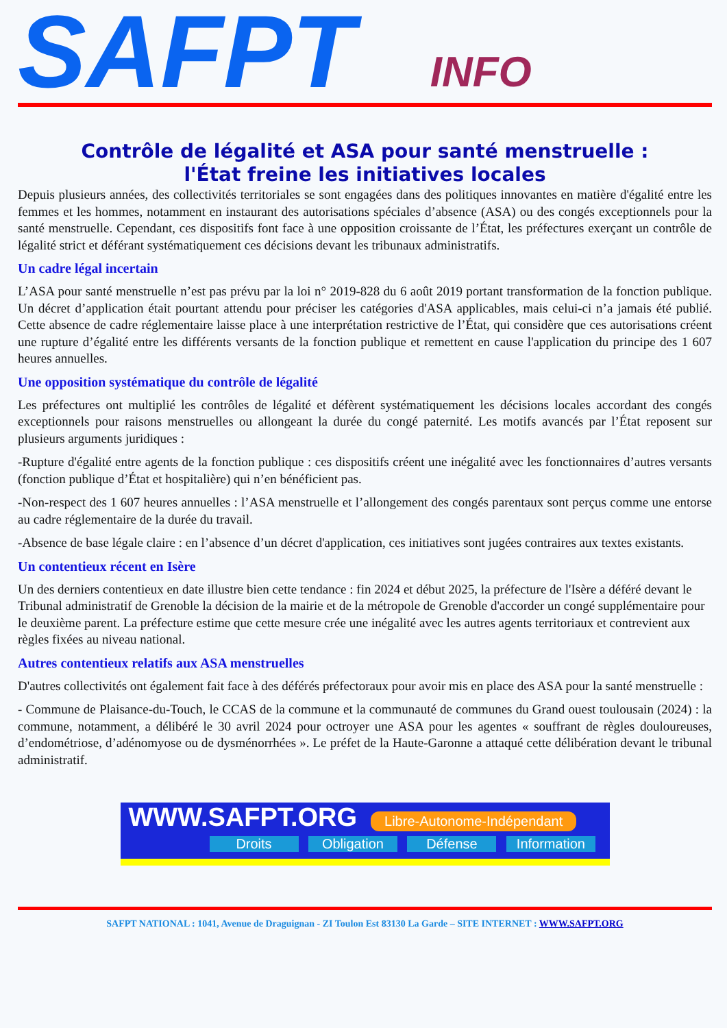SAFPT INFO
Contrôle de légalité et ASA pour santé menstruelle :
l'État freine les initiatives locales
Depuis plusieurs années, des collectivités territoriales se sont engagées dans des politiques innovantes en matière d'égalité entre les femmes et les hommes, notamment en instaurant des autorisations spéciales d’absence (ASA) ou des congés exceptionnels pour la santé menstruelle. Cependant, ces dispositifs font face à une opposition croissante de l’État, les préfectures exerçant un contrôle de légalité strict et déférant systématiquement ces décisions devant les tribunaux administratifs.
Un cadre légal incertain
L’ASA pour santé menstruelle n’est pas prévu par la loi n° 2019-828 du 6 août 2019 portant transformation de la fonction publique. Un décret d’application était pourtant attendu pour préciser les catégories d'ASA applicables, mais celui-ci n’a jamais été publié. Cette absence de cadre réglementaire laisse place à une interprétation restrictive de l’État, qui considère que ces autorisations créent une rupture d’égalité entre les différents versants de la fonction publique et remettent en cause l'application du principe des 1 607 heures annuelles.
Une opposition systématique du contrôle de légalité
Les préfectures ont multiplié les contrôles de légalité et défèrent systématiquement les décisions locales accordant des congés exceptionnels pour raisons menstruelles ou allongeant la durée du congé paternité. Les motifs avancés par l’État reposent sur plusieurs arguments juridiques :
-Rupture d'égalité entre agents de la fonction publique : ces dispositifs créent une inégalité avec les fonctionnaires d’autres versants (fonction publique d’État et hospitalière) qui n’en bénéficient pas.
-Non-respect des 1 607 heures annuelles : l’ASA menstruelle et l’allongement des congés parentaux sont perçus comme une entorse au cadre réglementaire de la durée du travail.
-Absence de base légale claire : en l’absence d’un décret d'application, ces initiatives sont jugées contraires aux textes existants.
Un contentieux récent en Isère
Un des derniers contentieux en date illustre bien cette tendance : fin 2024 et début 2025, la préfecture de l'Isère a déféré devant le Tribunal administratif de Grenoble la décision de la mairie et de la métropole de Grenoble d'accorder un congé supplémentaire pour le deuxième parent. La préfecture estime que cette mesure crée une inégalité avec les autres agents territoriaux et contrevient aux règles fixées au niveau national.
Autres contentieux relatifs aux ASA menstruelles
D'autres collectivités ont également fait face à des déférés préfectoraux pour avoir mis en place des ASA pour la santé menstruelle :
- Commune de Plaisance-du-Touch, le CCAS de la commune et la communauté de communes du Grand ouest toulousain (2024) : la commune, notamment, a délibéré le 30 avril 2024 pour octroyer une ASA pour les agentes « souffrant de règles douloureuses, d’endométriose, d’adénomyose ou de dysménorrhées ». Le préfet de la Haute-Garonne a attaqué cette délibération devant le tribunal administratif.
WWW.SAFPT.ORG Libre-Autonome-Indépendant
Droits Obligation Défense Information
SAFPT NATIONAL : 1041, Avenue de Draguignan - ZI Toulon Est 83130 La Garde – SITE INTERNET : WWW.SAFPT.ORG